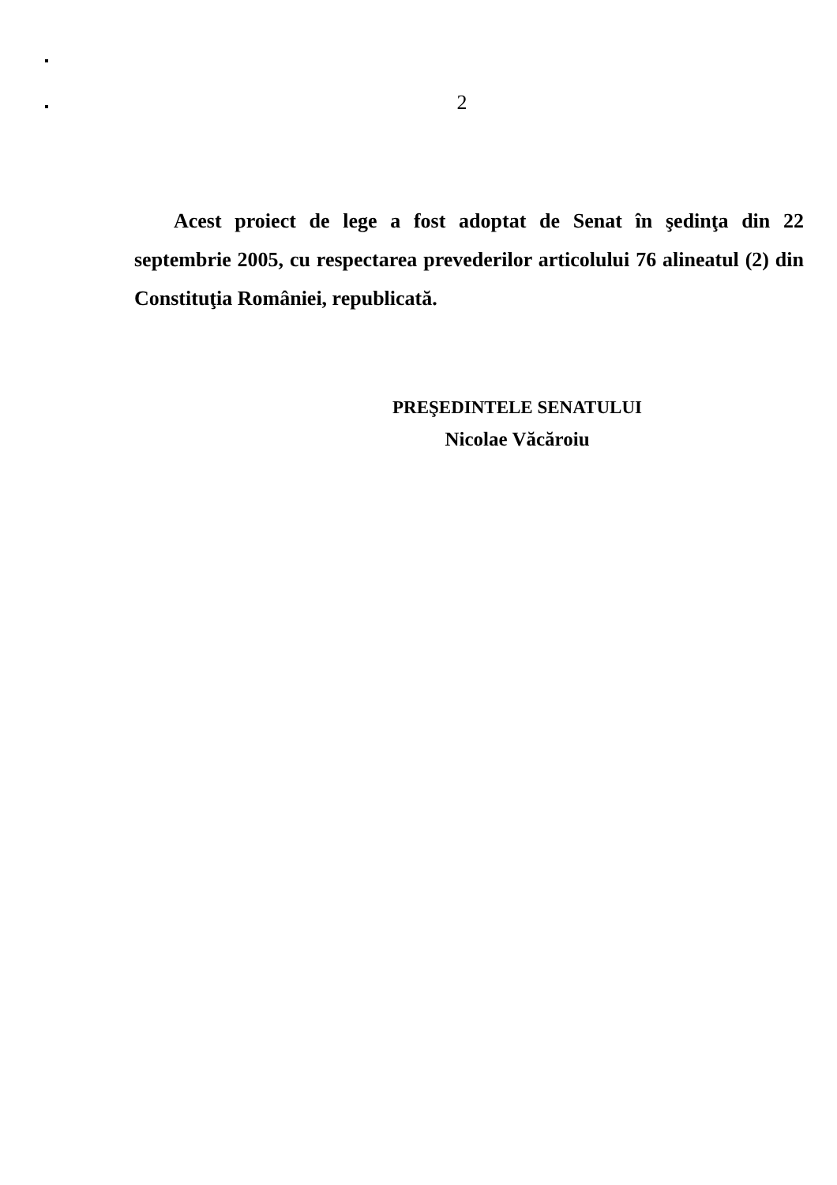2
Acest proiect de lege a fost adoptat de Senat în şedinţa din 22 septembrie 2005, cu respectarea prevederilor articolului 76 alineatul (2) din Constituţia României, republicată.
PREŞEDINTELE SENATULUI
Nicolae Văcăroiu